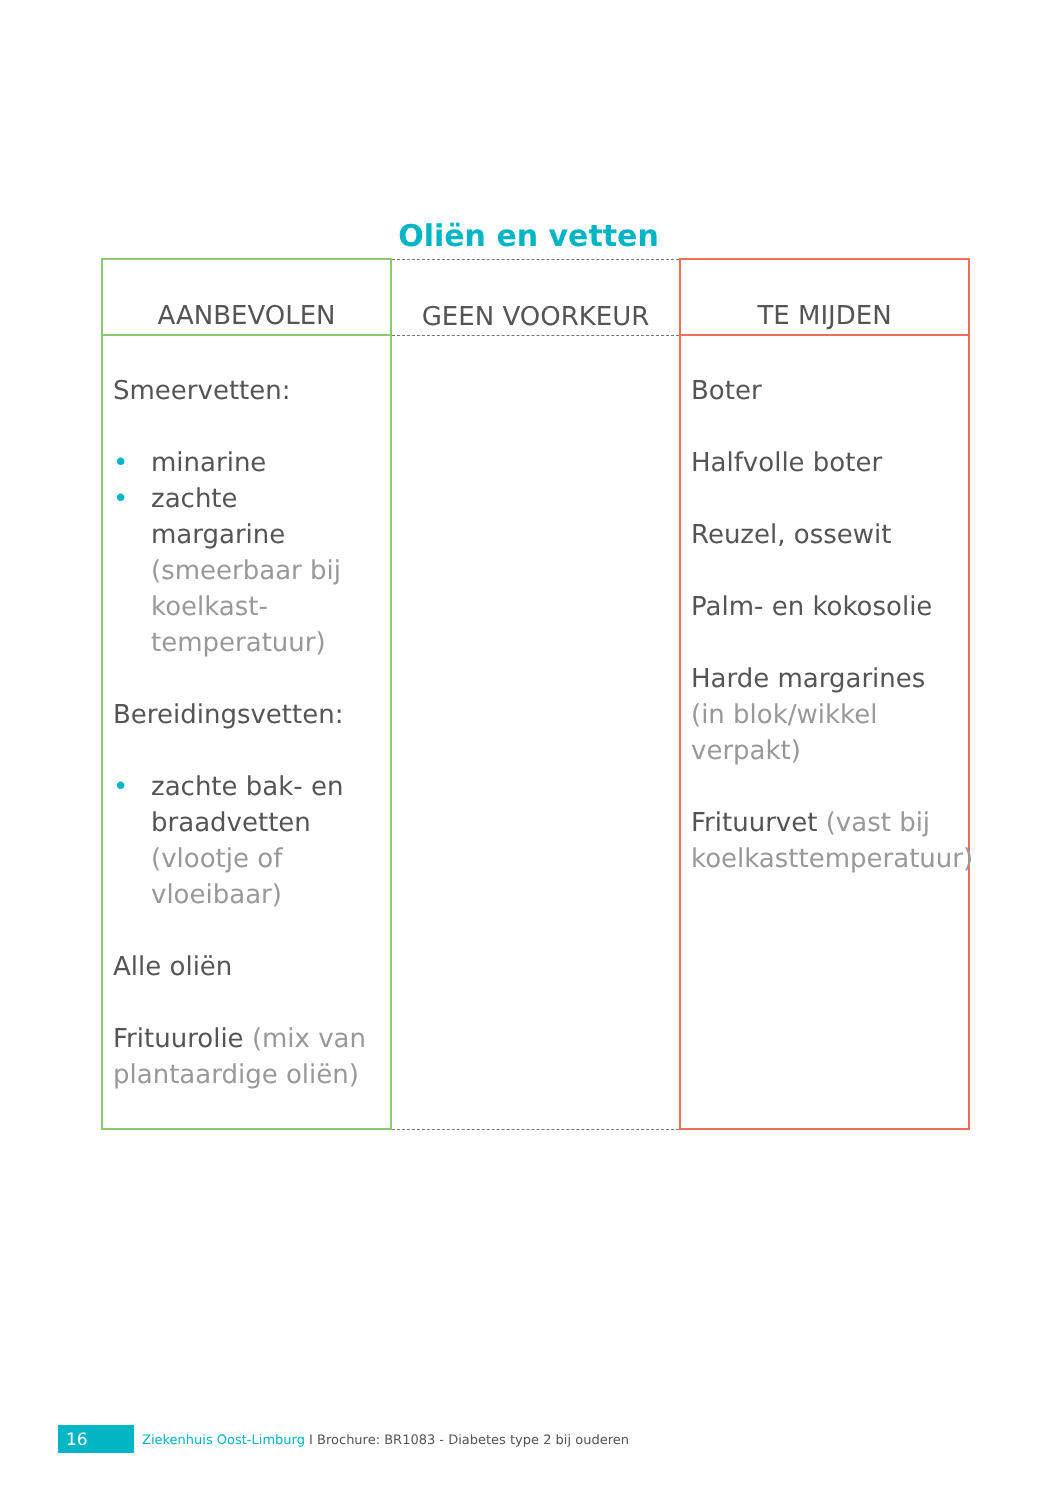Oliën en vetten
| AANBEVOLEN | GEEN VOORKEUR | TE MIJDEN |
| --- | --- | --- |
| Smeervetten: • minarine • zachte margarine (smeerbaar bij koelkast-temperatuur) Bereidingsvetten: • zachte bak- en braadvetten (vlootje of vloeibaar) Alle oliën Frituurolie (mix van plantaardige oliën) | | Boter Halfvolle boter Reuzel, ossewit Palm- en kokosolie Harde margarines (in blok/wikkel verpakt) Frituurvet (vast bij koelkasttemperatuur) |
16 Ziekenhuis Oost-Limburg I Brochure: BR1083 - Diabetes type 2 bij ouderen